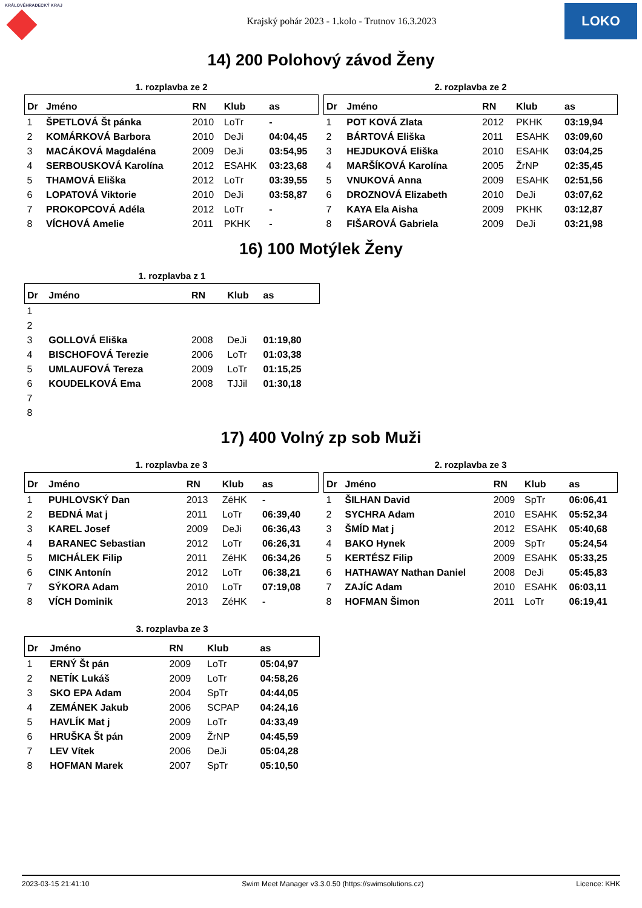KRÁLOVÉHRADECKÝ KRAJ
Krajský pohár 2023 - 1.kolo - Trutnov 16.3.2023
LOKO
14) 200 Polohový závod Ženy
1. rozplavba ze 2
| Dr | Jméno | RN | Klub | as |
| --- | --- | --- | --- | --- |
| 1 | ŠPETLOVÁ Št pánka | 2010 | LoTr | - |
| 2 | KOMÁRKOVÁ Barbora | 2010 | DeJi | 04:04,45 |
| 3 | MACÁKOVÁ Magdaléna | 2009 | DeJi | 03:54,95 |
| 4 | SERBOUSKOVÁ Karolína | 2012 | ESAHK | 03:23,68 |
| 5 | THAMOVÁ Eliška | 2012 | LoTr | 03:39,55 |
| 6 | LOPATOVÁ Viktorie | 2010 | DeJi | 03:58,87 |
| 7 | PROKOPCOVÁ Adéla | 2012 | LoTr | - |
| 8 | VÍCHOVÁ Amelie | 2011 | PKHK | - |
2. rozplavba ze 2
| Dr | Jméno | RN | Klub | as |
| --- | --- | --- | --- | --- |
| 1 | POT KOVÁ Zlata | 2012 | PKHK | 03:19,94 |
| 2 | BÁRTOVÁ Eliška | 2011 | ESAHK | 03:09,60 |
| 3 | HEJDUKOVÁ Eliška | 2010 | ESAHK | 03:04,25 |
| 4 | MARŠÍKOVÁ Karolína | 2005 | ŽrNP | 02:35,45 |
| 5 | VNUKOVÁ Anna | 2009 | ESAHK | 02:51,56 |
| 6 | DROZNOVÁ Elizabeth | 2010 | DeJi | 03:07,62 |
| 7 | KAYA Ela Aisha | 2009 | PKHK | 03:12,87 |
| 8 | FIŠAROVÁ Gabriela | 2009 | DeJi | 03:21,98 |
16) 100 Motýlek Ženy
1. rozplavba z 1
| Dr | Jméno | RN | Klub | as |
| --- | --- | --- | --- | --- |
| 1 | | | | |
| 2 | | | | |
| 3 | GOLLOVÁ Eliška | 2008 | DeJi | 01:19,80 |
| 4 | BISCHOFOVÁ Terezie | 2006 | LoTr | 01:03,38 |
| 5 | UMLAUFOVÁ Tereza | 2009 | LoTr | 01:15,25 |
| 6 | KOUDELKOVÁ Ema | 2008 | TJJil | 01:30,18 |
| 7 | | | | |
| 8 | | | | |
17) 400 Volný zp sob Muži
1. rozplavba ze 3
| Dr | Jméno | RN | Klub | as |
| --- | --- | --- | --- | --- |
| 1 | PUHLOVSKÝ Dan | 2013 | ZéHK | - |
| 2 | BEDNÁ Mat j | 2011 | LoTr | 06:39,40 |
| 3 | KAREL Josef | 2009 | DeJi | 06:36,43 |
| 4 | BARANEC Sebastian | 2012 | LoTr | 06:26,31 |
| 5 | MICHÁLEK Filip | 2011 | ZéHK | 06:34,26 |
| 6 | CINK Antonín | 2012 | LoTr | 06:38,21 |
| 7 | SÝKORA Adam | 2010 | LoTr | 07:19,08 |
| 8 | VÍCH Dominik | 2013 | ZéHK | - |
2. rozplavba ze 3
| Dr | Jméno | RN | Klub | as |
| --- | --- | --- | --- | --- |
| 1 | ŠILHAN David | 2009 | SpTr | 06:06,41 |
| 2 | SYCHRA Adam | 2010 | ESAHK | 05:52,34 |
| 3 | ŠMÍD Mat j | 2012 | ESAHK | 05:40,68 |
| 4 | BAKO Hynek | 2009 | SpTr | 05:24,54 |
| 5 | KERTÉSZ Filip | 2009 | ESAHK | 05:33,25 |
| 6 | HATHAWAY Nathan Daniel | 2008 | DeJi | 05:45,83 |
| 7 | ZAJÍC Adam | 2010 | ESAHK | 06:03,11 |
| 8 | HOFMAN Šimon | 2011 | LoTr | 06:19,41 |
3. rozplavba ze 3
| Dr | Jméno | RN | Klub | as |
| --- | --- | --- | --- | --- |
| 1 | ERNÝ Št pán | 2009 | LoTr | 05:04,97 |
| 2 | NETÍK Lukáš | 2009 | LoTr | 04:58,26 |
| 3 | SKO EPA Adam | 2004 | SpTr | 04:44,05 |
| 4 | ZEMÁNEK Jakub | 2006 | SCPAP | 04:24,16 |
| 5 | HAVLÍK Mat j | 2009 | LoTr | 04:33,49 |
| 6 | HRUŠKA Št pán | 2009 | ŽrNP | 04:45,59 |
| 7 | LEV Vítek | 2006 | DeJi | 05:04,28 |
| 8 | HOFMAN Marek | 2007 | SpTr | 05:10,50 |
2023-03-15 21:41:10 Swim Meet Manager v3.3.0.50 (https://swimsolutions.cz) Licence: KHK